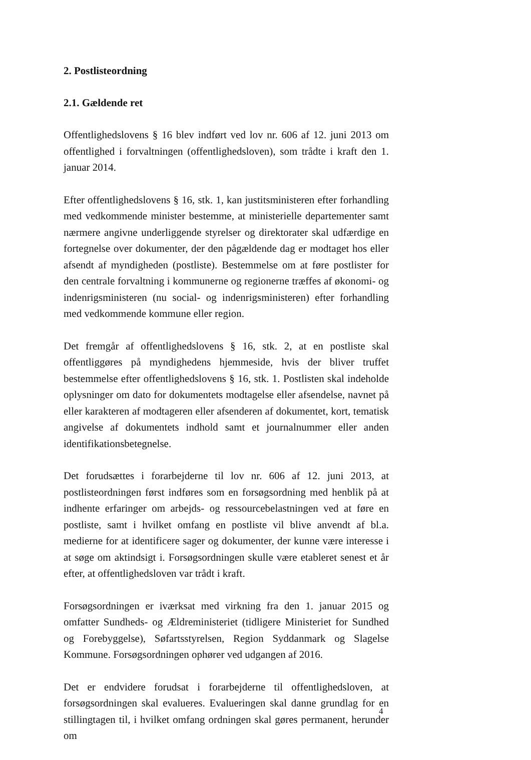2. Postlisteordning
2.1. Gældende ret
Offentlighedslovens § 16 blev indført ved lov nr. 606 af 12. juni 2013 om offentlighed i forvaltningen (offentlighedsloven), som trådte i kraft den 1. januar 2014.
Efter offentlighedslovens § 16, stk. 1, kan justitsministeren efter forhandling med vedkommende minister bestemme, at ministerielle departementer samt nærmere angivne underliggende styrelser og direktorater skal udfærdige en fortegnelse over dokumenter, der den pågældende dag er modtaget hos eller afsendt af myndigheden (postliste). Bestemmelse om at føre postlister for den centrale forvaltning i kommunerne og regionerne træffes af økonomi- og indenrigsministeren (nu social- og indenrigsministeren) efter forhandling med vedkommende kommune eller region.
Det fremgår af offentlighedslovens § 16, stk. 2, at en postliste skal offentliggøres på myndighedens hjemmeside, hvis der bliver truffet bestemmelse efter offentlighedslovens § 16, stk. 1. Postlisten skal indeholde oplysninger om dato for dokumentets modtagelse eller afsendelse, navnet på eller karakteren af modtageren eller afsenderen af dokumentet, kort, tematisk angivelse af dokumentets indhold samt et journalnummer eller anden identifikationsbetegnelse.
Det forudsættes i forarbejderne til lov nr. 606 af 12. juni 2013, at postlisteordningen først indføres som en forsøgsordning med henblik på at indhente erfaringer om arbejds- og ressourcebelastningen ved at føre en postliste, samt i hvilket omfang en postliste vil blive anvendt af bl.a. medierne for at identificere sager og dokumenter, der kunne være interesse i at søge om aktindsigt i. Forsøgsordningen skulle være etableret senest et år efter, at offentlighedsloven var trådt i kraft.
Forsøgsordningen er iværksat med virkning fra den 1. januar 2015 og omfatter Sundheds- og Ældreministeriet (tidligere Ministeriet for Sundhed og Forebyggelse), Søfartsstyrelsen, Region Syddanmark og Slagelse Kommune. Forsøgsordningen ophører ved udgangen af 2016.
Det er endvidere forudsat i forarbejderne til offentlighedsloven, at forsøgsordningen skal evalueres. Evalueringen skal danne grundlag for en stillingtagen til, i hvilket omfang ordningen skal gøres permanent, herunder om
4